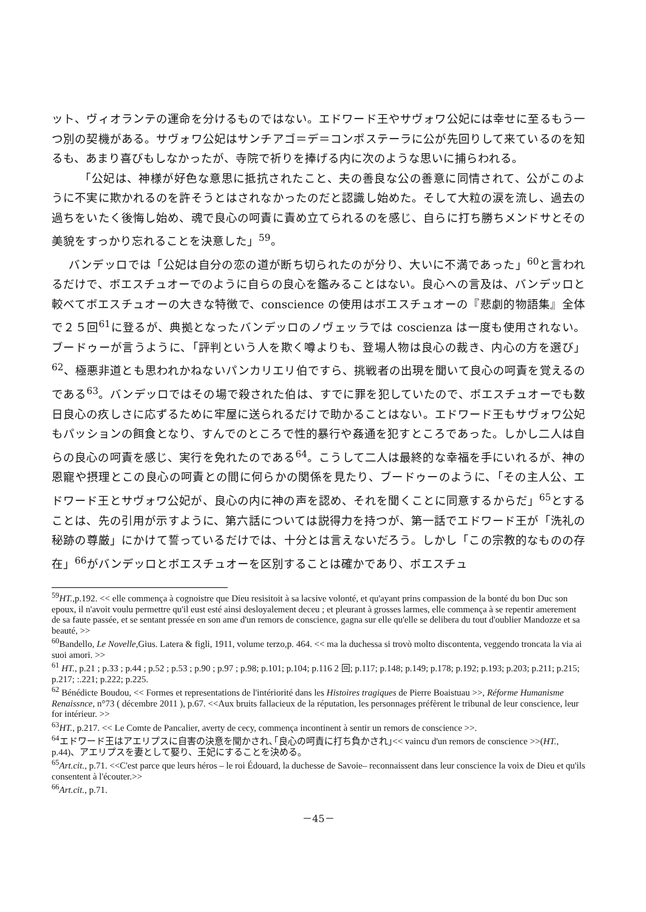ット、ヴィオランテの運命を分けるものではない。エドワード王やサヴォワ公妃には幸せに至るもう一つ別の契機がある。サヴォワ公妃はサンチアゴ＝デ＝コンポステーラに公が先回りして来ているのを知るも、あまり喜びもしなかったが、寺院で祈りを捧げる内に次のような思いに捕らわれる。
「公妃は、神様が好色な意思に抵抗されたこと、夫の善良な公の善意に同情されて、公がこのように不実に欺かれるのを許そうとはされなかったのだと認識し始めた。そして大粒の涙を流し、過去の過ちをいたく後悔し始め、魂で良心の呵責に責め立てられるのを感じ、自らに打ち勝ちメンドサとその美貌をすっかり忘れることを決意した」<sup>59</sup>。
バンデッロでは「公妃は自分の恋の道が断ち切られたのが分り、大いに不満であった」<sup>60</sup>と言われるだけで、ボエスチュオーでのように自らの良心を鑑みることはない。良心への言及は、バンデッロと較べてボエスチュオーの大きな特徴で、conscience の使用はボエスチュオーの『悲劇的物語集』全体で２５回<sup>61</sup>に登るが、典拠となったバンデッロのノヴェッラでは coscienza は一度も使用されない。ブードゥーが言うように、「評判という人を欺く噂よりも、登場人物は良心の裁き、内心の方を選び」<sup>62</sup>、極悪非道とも思われかねないパンカリエリ伯ですら、挑戦者の出現を聞いて良心の呵責を覚えるのである<sup>63</sup>。バンデッロではその場で殺された伯は、すでに罪を犯していたので、ボエスチュオーでも数日良心の疚しさに応ずるために牢屋に送られるだけで助かることはない。エドワード王もサヴォワ公妃もパッションの餌食となり、すんでのところで性的暴行や姦通を犯すところであった。しかし二人は自らの良心の呵責を感じ、実行を免れたのである<sup>64</sup>。こうして二人は最終的な幸福を手にいれるが、神の恩寵や摂理とこの良心の呵責との間に何らかの関係を見たり、ブードゥーのように、「その主人公、エドワード王とサヴォワ公妃が、良心の内に神の声を認め、それを聞くことに同意するからだ」<sup>65</sup>とすることは、先の引用が示すように、第六話については説得力を持つが、第一話でエドワード王が「洗礼の秘跡の尊厳」にかけて誓っているだけでは、十分とは言えないだろう。しかし「この宗教的なものの存在」<sup>66</sup>がバンデッロとボエスチュオーを区別することは確かであり、ボエスチュ
<sup>59</sup>HT., p.192. << elle commença à cognoistre que Dieu resisitoit à sa lacsive volonté, et qu'ayant prins compassion de la bonté du bon Duc son epoux, il n'avoit voulu permettre qu'il eust esté ainsi desloyalement deceu ; et pleurant à grosses larmes, elle commença à se repentir amerement de sa faute passée, et se sentant pressée en son ame d'un remors de conscience, gagna sur elle qu'elle se delibera du tout d'oublier Mandozze et sa beauté, >>
<sup>60</sup> Bandello, Le Novelle, Gius. Latera & figli, 1911, volume terzo,p. 464. << ma la duchessa si trovò molto discontenta, veggendo troncata la via ai suoi amori. >>
<sup>61</sup> HT., p.21 ; p.33 ; p.44 ; p.52 ; p.53 ; p.90 ; p.97 ; p.98; p.101; p.104; p.116 2 回; p.117; p.148; p.149; p.178; p.192; p.193; p.203; p.211; p.215; p.217; :.221; p.222; p.225.
<sup>62</sup> Bénédicte Boudou, << Formes et representations de l'intériorité dans les Histoires tragiques de Pierre Boaistuau >>, Réforme Humanisme Renaissnce, n°73 ( décembre 2011 ), p.67. <<Aux bruits fallacieux de la réputation, les personnages préfèrent le tribunal de leur conscience, leur for intérieur. >>
<sup>63</sup>HT., p.217. << Le Comte de Pancalier, averty de cecy, commença incontinent à sentir un remors de conscience >>.
<sup>64</sup> エドワード王はアエリプスに自害の決意を聞かされ､｢良心の呵責に打ち負かされ｣<< vaincu d'un remors de conscience >>(HT., p.44)、アエリプスを妻として娶り、王妃にすることを決める。
<sup>65</sup> Art.cit., p.71. <<C'est parce que leurs héros – le roi Édouard, la duchesse de Savoie– reconnaissent dans leur conscience la voix de Dieu et qu'ils consentent à l'écouter.>>
<sup>66</sup> Art.cit., p.71.
－45－